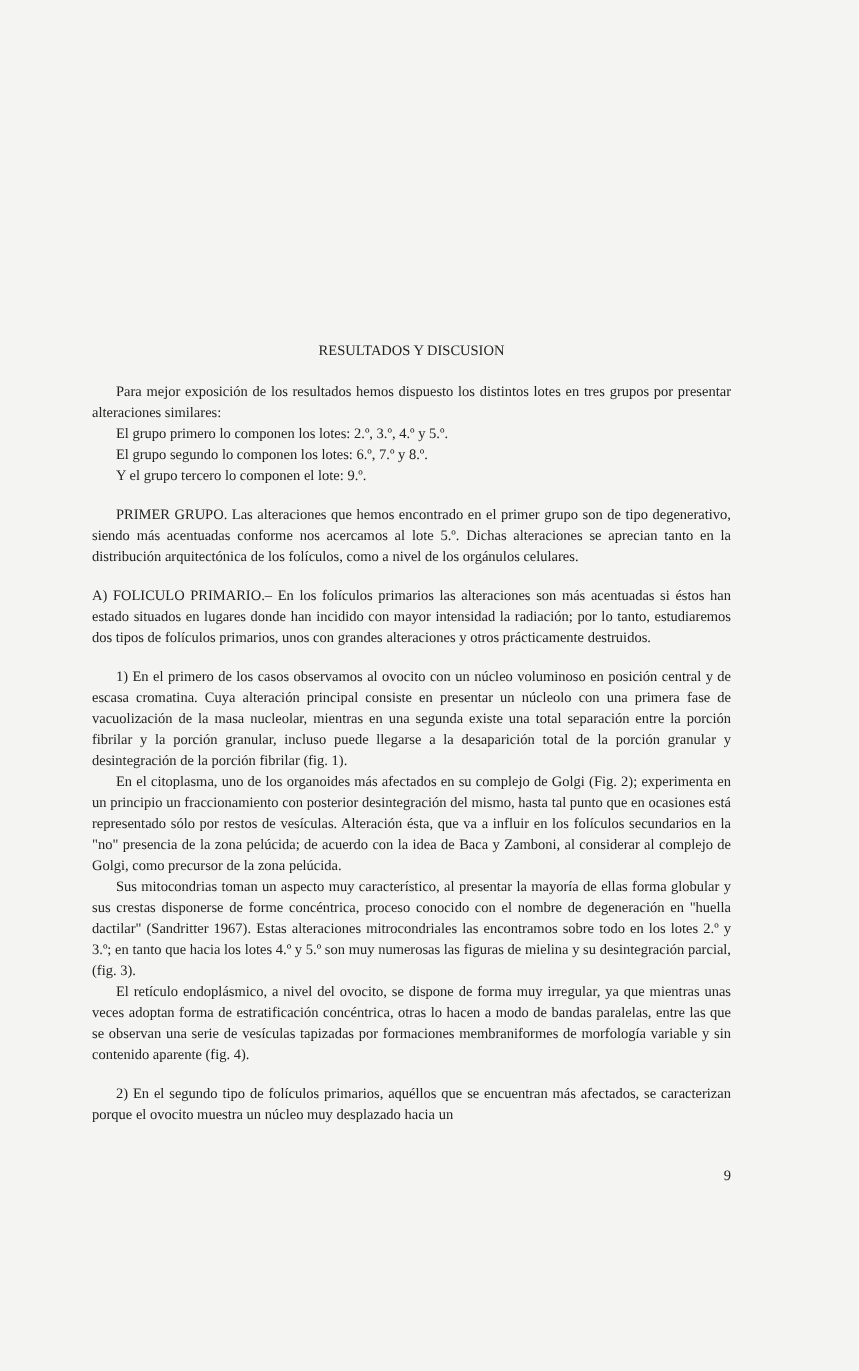RESULTADOS Y DISCUSION
Para mejor exposición de los resultados hemos dispuesto los distintos lotes en tres grupos por presentar alteraciones similares:
El grupo primero lo componen los lotes: 2.º, 3.º, 4.º y 5.º.
El grupo segundo lo componen los lotes: 6.º, 7.º y 8.º.
Y el grupo tercero lo componen el lote: 9.º.
PRIMER GRUPO. Las alteraciones que hemos encontrado en el primer grupo son de tipo degenerativo, siendo más acentuadas conforme nos acercamos al lote 5.º. Dichas alteraciones se aprecian tanto en la distribución arquitectónica de los folículos, como a nivel de los orgánulos celulares.
A) FOLICULO PRIMARIO.– En los folículos primarios las alteraciones son más acentuadas si éstos han estado situados en lugares donde han incidido con mayor intensidad la radiación; por lo tanto, estudiaremos dos tipos de folículos primarios, unos con grandes alteraciones y otros prácticamente destruidos.
1) En el primero de los casos observamos al ovocito con un núcleo voluminoso en posición central y de escasa cromatina. Cuya alteración principal consiste en presentar un núcleolo con una primera fase de vacuolización de la masa nucleolar, mientras en una segunda existe una total separación entre la porción fibrilar y la porción granular, incluso puede llegarse a la desaparición total de la porción granular y desintegración de la porción fibrilar (fig. 1).
En el citoplasma, uno de los organoides más afectados en su complejo de Golgi (Fig. 2); experimenta en un principio un fraccionamiento con posterior desintegración del mismo, hasta tal punto que en ocasiones está representado sólo por restos de vesículas. Alteración ésta, que va a influir en los folículos secundarios en la "no" presencia de la zona pelúcida; de acuerdo con la idea de Baca y Zamboni, al considerar al complejo de Golgi, como precursor de la zona pelúcida.
Sus mitocondrias toman un aspecto muy característico, al presentar la mayoría de ellas forma globular y sus crestas disponerse de forme concéntrica, proceso conocido con el nombre de degeneración en "huella dactilar" (Sandritter 1967). Estas alteraciones mitrocondriales las encontramos sobre todo en los lotes 2.º y 3.º; en tanto que hacia los lotes 4.º y 5.º son muy numerosas las figuras de mielina y su desintegración parcial, (fig. 3).
El retículo endoplásmico, a nivel del ovocito, se dispone de forma muy irregular, ya que mientras unas veces adoptan forma de estratificación concéntrica, otras lo hacen a modo de bandas paralelas, entre las que se observan una serie de vesículas tapizadas por formaciones membraniformes de morfología variable y sin contenido aparente (fig. 4).
2) En el segundo tipo de folículos primarios, aquéllos que se encuentran más afectados, se caracterizan porque el ovocito muestra un núcleo muy desplazado hacia un
9